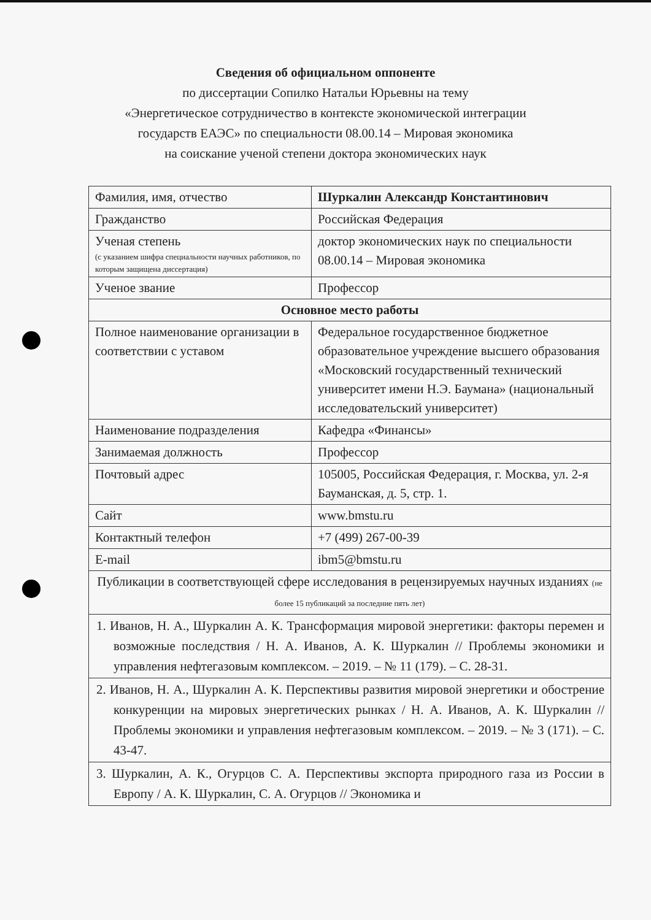Сведения об официальном оппоненте
по диссертации Сопилко Натальи Юрьевны на тему
«Энергетическое сотрудничество в контексте экономической интеграции
государств ЕАЭС» по специальности 08.00.14 – Мировая экономика
на соискание ученой степени доктора экономических наук
| Фамилия, имя, отчество | Шуркалин Александр Константинович |
| Гражданство | Российская Федерация |
| Ученая степень (с указанием шифра специальности научных работников, по которым защищена диссертация) | доктор экономических наук по специальности 08.00.14 – Мировая экономика |
| Ученое звание | Профессор |
| Основное место работы | |
| Полное наименование организации в соответствии с уставом | Федеральное государственное бюджетное образовательное учреждение высшего образования «Московский государственный технический университет имени Н.Э. Баумана» (национальный исследовательский университет) |
| Наименование подразделения | Кафедра «Финансы» |
| Занимаемая должность | Профессор |
| Почтовый адрес | 105005, Российская Федерация, г. Москва, ул. 2-я Бауманская, д. 5, стр. 1. |
| Сайт | www.bmstu.ru |
| Контактный телефон | +7 (499) 267-00-39 |
| E-mail | ibm5@bmstu.ru |
| Публикации в соответствующей сфере исследования в рецензируемых научных изданиях (не более 15 публикаций за последние пять лет) | |
| 1. Иванов, Н. А., Шуркалин А. К. Трансформация мировой энергетики: факторы перемен и возможные последствия / Н. А. Иванов, А. К. Шуркалин // Проблемы экономики и управления нефтегазовым комплексом. – 2019. – № 11 (179). – С. 28-31. | |
| 2. Иванов, Н. А., Шуркалин А. К. Перспективы развития мировой энергетики и обострение конкуренции на мировых энергетических рынках / Н. А. Иванов, А. К. Шуркалин // Проблемы экономики и управления нефтегазовым комплексом. – 2019. – № 3 (171). – С. 43-47. | |
| 3. Шуркалин, А. К., Огурцов С. А. Перспективы экспорта природного газа из России в Европу / А. К. Шуркалин, С. А. Огурцов // Экономика и | |